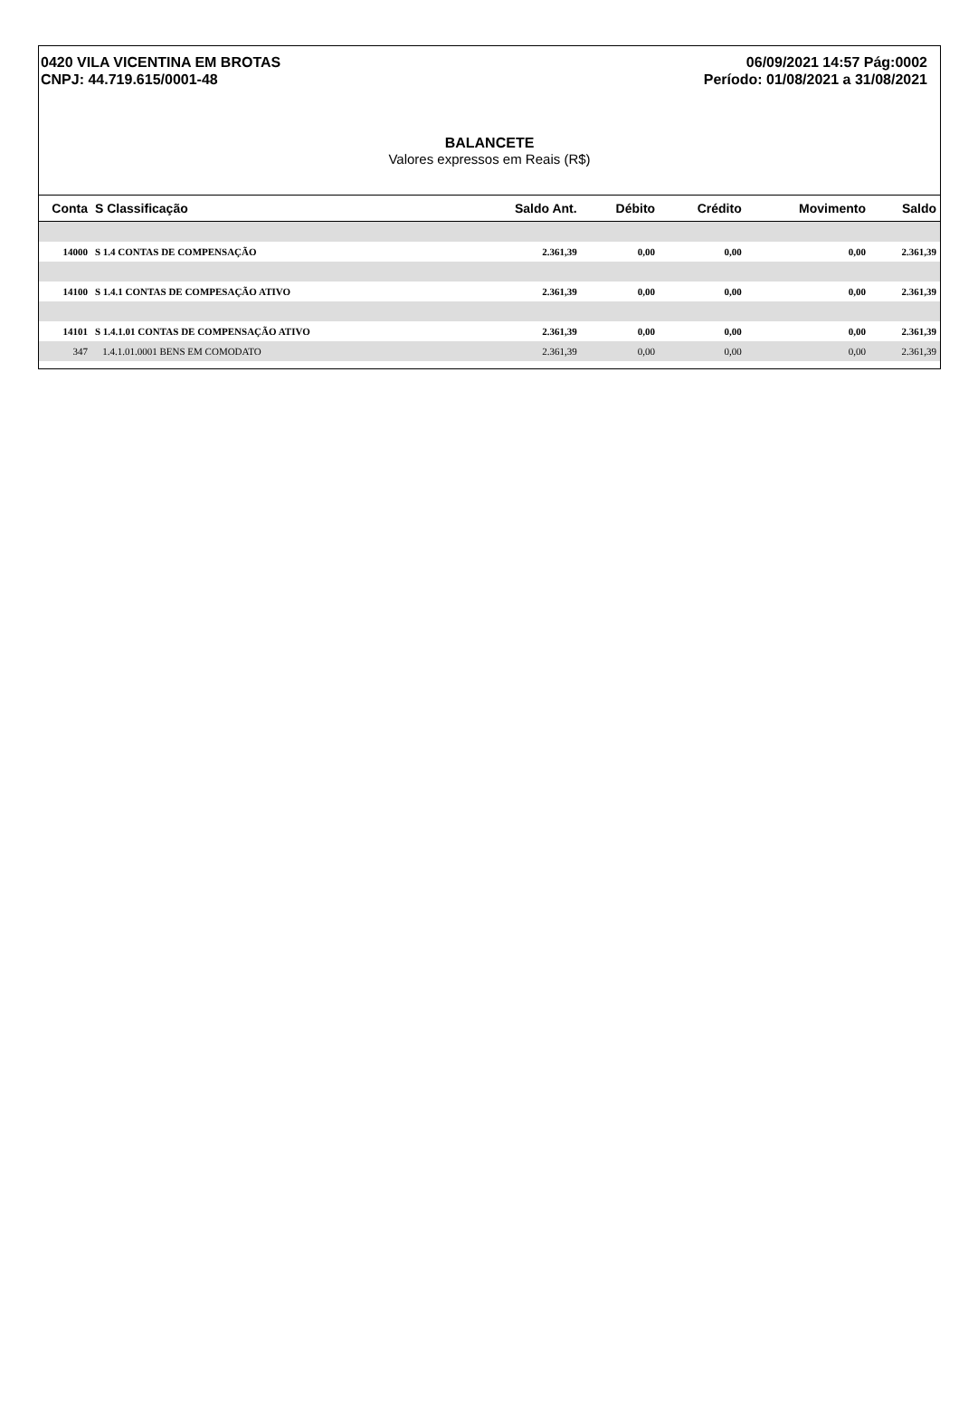0420 VILA VICENTINA EM BROTAS
CNPJ: 44.719.615/0001-48
06/09/2021 14:57 Pág:0002
Período: 01/08/2021 a 31/08/2021
BALANCETE
Valores expressos em Reais (R$)
| Conta | S Classificação | Saldo Ant. | Débito | Crédito | Movimento | Saldo |
| --- | --- | --- | --- | --- | --- | --- |
| 14000 | S 1.4 CONTAS DE COMPENSAÇÃO | 2.361,39 | 0,00 | 0,00 | 0,00 | 2.361,39 |
| 14100 | S 1.4.1 CONTAS DE COMPESAÇÃO ATIVO | 2.361,39 | 0,00 | 0,00 | 0,00 | 2.361,39 |
| 14101 | S 1.4.1.01 CONTAS DE COMPENSAÇÃO ATIVO | 2.361,39 | 0,00 | 0,00 | 0,00 | 2.361,39 |
| 347 | 1.4.1.01.0001 BENS EM COMODATO | 2.361,39 | 0,00 | 0,00 | 0,00 | 2.361,39 |